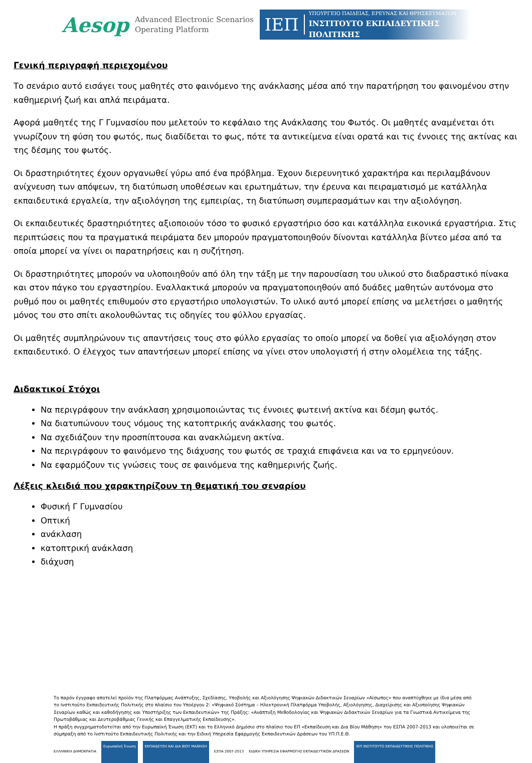Aesop
Advanced Electronic Scenarios
Operating Platform
ΙΕΠ
ΥΠΟΥΡΓΕΙΟ ΠΑΙΔΕΙΑΣ, ΕΡΕΥΝΑΣ ΚΑΙ ΘΡΗΣΚΕΥΜΑΤΩΝ
ΙΝΣΤΙΤΟΥΤΟ ΕΚΠΑΙΔΕΥΤΙΚΗΣ ΠΟΛΙΤΙΚΗΣ
Γενική περιγραφή περιεχομένου
Το σενάριο αυτό εισάγει τους μαθητές στο φαινόμενο της ανάκλασης μέσα από την παρατήρηση του φαινομένου στην καθημερινή ζωή και απλά πειράματα.
Αφορά μαθητές της Γ Γυμνασίου που μελετούν το κεφάλαιο της Ανάκλασης του Φωτός. Οι μαθητές αναμένεται ότι γνωρίζουν τη φύση του φωτός, πως διαδίδεται το φως, πότε τα αντικείμενα είναι ορατά και τις έννοιες της ακτίνας και της δέσμης του φωτός.
Οι δραστηριότητες έχουν οργανωθεί γύρω από ένα πρόβλημα. Έχουν διερευνητικό χαρακτήρα και περιλαμβάνουν ανίχνευση των απόψεων, τη διατύπωση υποθέσεων και ερωτημάτων, την έρευνα και πειραματισμό με κατάλληλα εκπαιδευτικά εργαλεία, την αξιολόγηση της εμπειρίας, τη διατύπωση συμπερασμάτων και την αξιολόγηση.
Οι εκπαιδευτικές δραστηριότητες αξιοποιούν τόσο το φυσικό εργαστήριο όσο και κατάλληλα εικονικά εργαστήρια. Στις περιπτώσεις που τα πραγματικά πειράματα δεν μπορούν πραγματοποιηθούν δίνονται κατάλληλα βίντεο μέσα από τα οποία μπορεί να γίνει οι παρατηρήσεις και η συζήτηση.
Οι δραστηριότητες μπορούν να υλοποιηθούν από όλη την τάξη με την παρουσίαση του υλικού στο διαδραστικό πίνακα και στον πάγκο του εργαστηρίου. Εναλλακτικά μπορούν να πραγματοποιηθούν από δυάδες μαθητών αυτόνομα στο ρυθμό που οι μαθητές επιθυμούν στο εργαστήριο υπολογιστών. Το υλικό αυτό μπορεί επίσης να μελετήσει ο μαθητής μόνος του στο σπίτι ακολουθώντας τις οδηγίες του φύλλου εργασίας.
Οι μαθητές συμπληρώνουν τις απαντήσεις τους στο φύλλο εργασίας το οποίο μπορεί να δοθεί για αξιολόγηση στον εκπαιδευτικό. Ο έλεγχος των απαντήσεων μπορεί επίσης να γίνει στον υπολογιστή ή στην ολομέλεια της τάξης.
Διδακτικοί Στόχοι
Να περιγράφουν την ανάκλαση χρησιμοποιώντας τις έννοιες φωτεινή ακτίνα και δέσμη φωτός.
Να διατυπώνουν τους νόμους της κατοπτρικής ανάκλασης του φωτός.
Να σχεδιάζουν την προσπίπτουσα και ανακλώμενη ακτίνα.
Να περιγράφουν το φαινόμενο της διάχυσης του φωτός σε τραχιά επιφάνεια και να το ερμηνεύουν.
Να εφαρμόζουν τις γνώσεις τους σε φαινόμενα της καθημερινής ζωής.
Λέξεις κλειδιά που χαρακτηρίζουν τη θεματική του σεναρίου
Φυσική Γ Γυμνασίου
Οπτική
ανάκλαση
κατοπτρική ανάκλαση
διάχυση
Το παρόν έγγραφο αποτελεί προϊόν της Πλατφόρμας Ανάπτυξης, Σχεδίασης, Υποβολής και Αξιολόγησης Ψηφιακών Διδακτικών Σεναρίων «Αίσωπος» που αναπτύχθηκε με ίδια μέσα από το Ινστιτούτο Εκπαιδευτικής Πολιτικής στο πλαίσιο του Υποέργου 2: «Ψηφιακό Σύστημα – Ηλεκτρονική Πλατφόρμα Υποβολής, Αξιολόγησης, Διαχείρισης και Αξιοποίησης Ψηφιακών Σεναρίων καθώς και καθοδήγησης και Υποστήριξης των Εκπαιδευτικών» της Πράξης: «Ανάπτυξη Μεθοδολογίας και Ψηφιακών Διδακτικών Σεναρίων για τα Γνωστικά Αντικείμενα της Πρωτοβάθμιας και Δευτεροβάθμιας Γενικής και Επαγγελματικής Εκπαίδευσης».
Η πράξη συγχρηματοδοτείται από την Ευρωπαϊκή Ένωση (ΕΚΤ) και το Ελληνικό Δημόσιο στο πλαίσιο του ΕΠ «Εκπαίδευση και Δια Βίου Μάθηση» του ΕΣΠΑ 2007-2013 και υλοποιείται σε σύμπραξη από το Ινστιτούτο Εκπαιδευτικής Πολιτικής και την Ειδική Υπηρεσία Εφαρμογής Εκπαιδευτικών Δράσεων του ΥΠ.Π.Ε.Θ.
ΕΛΛΗΝΙΚΗ ΔΗΜΟΚΡΑΤΙΑ Ευρωπαϊκή Ένωση ΕΚΠΑΙΔΕΥΣΗ ΚΑΙ ΔΙΑ ΒΙΟΥ ΜΑΘΗΣΗ ΕΣΠΑ 2007-2013 ΕΙΔΙΚΗ ΥΠΗΡΕΣΙΑ ΕΦΑΡΜΟΓΗΣ ΕΚΠΑΙΔΕΥΤΙΚΩΝ ΔΡΑΣΕΩΝ ΙΕΠ ΙΝΣΤΙΤΟΥΤΟ ΕΚΠΑΙΔΕΥΤΙΚΗΣ ΠΟΛΙΤΙΚΗΣ